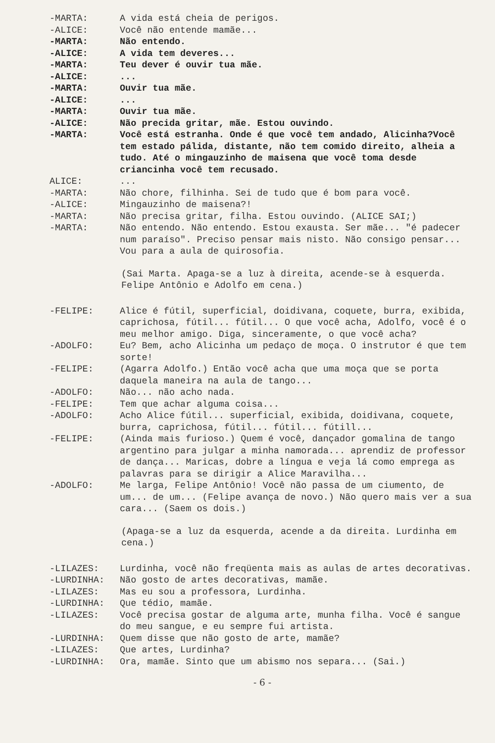-MARTA: A vida está cheia de perigos.
-ALICE: Você não entende mamãe...
-MARTA: Não entendo.
-ALICE: A vida tem deveres...
-MARTA: Teu dever é ouvir tua mãe.
-ALICE: ...
-MARTA: Ouvir tua mãe.
-ALICE: ...
-MARTA: Ouvir tua mãe.
-ALICE: Não precida gritar, mãe. Estou ouvindo.
-MARTA: Você está estranha. Onde é que você tem andado, Alicinha?Você tem estado pálida, distante, não tem comido direito, alheia a tudo. Até o mingauzinho de maisena que você toma desde criancinha você tem recusado.
ALICE: ...
-MARTA: Não chore, filhinha. Sei de tudo que é bom para você.
-ALICE: Mingauzinho de maisena?!
-MARTA: Não precisa gritar, filha. Estou ouvindo. (ALICE SAI;)
-MARTA: Não entendo. Não entendo. Estou exausta. Ser mãe... "é padecer num paraíso". Preciso pensar mais nisto. Não consigo pensar... Vou para a aula de quirosofia.
(Sai Marta. Apaga-se a luz à direita, acende-se à esquerda. Felipe Antônio e Adolfo em cena.)
-FELIPE: Alice é fútil, superficial, doidivana, coquete, burra, exibida, caprichosa, fútil... fútil... O que você acha, Adolfo, você é o meu melhor amigo. Diga, sinceramente, o que você acha?
-ADOLFO: Eu? Bem, acho Alicinha um pedaço de moça. O instrutor é que tem sorte!
-FELIPE: (Agarra Adolfo.) Então você acha que uma moça que se porta daquela maneira na aula de tango...
-ADOLFO: Não... não acho nada.
-FELIPE: Tem que achar alguma coisa...
-ADOLFO: Acho Alice fútil... superficial, exibida, doidivana, coquete, burra, caprichosa, fútil... fútil... fútill...
-FELIPE: (Ainda mais furioso.) Quem é você, dançador gomalina de tango argentino para julgar a minha namorada... aprendiz de professor de dança... Maricas, dobre a língua e veja lá como emprega as palavras para se dirigir a Alice Maravilha...
-ADOLFO: Me larga, Felipe Antônio! Você não passa de um ciumento, de um... de um... (Felipe avança de novo.) Não quero mais ver a sua cara... (Saem os dois.)
(Apaga-se a luz da esquerda, acende a da direita. Lurdinha em cena.)
-LILAZES: Lurdinha, você não freqüenta mais as aulas de artes decorativas.
-LURDINHA: Não gosto de artes decorativas, mamãe.
-LILAZES: Mas eu sou a professora, Lurdinha.
-LURDINHA: Que tédio, mamãe.
-LILAZES: Você precisa gostar de alguma arte, munha filha. Você é sangue do meu sangue, e eu sempre fui artista.
-LURDINHA: Quem disse que não gosto de arte, mamãe?
-LILAZES: Que artes, Lurdinha?
-LURDINHA: Ora, mamãe. Sinto que um abismo nos separa... (Sai.)
- 6 -